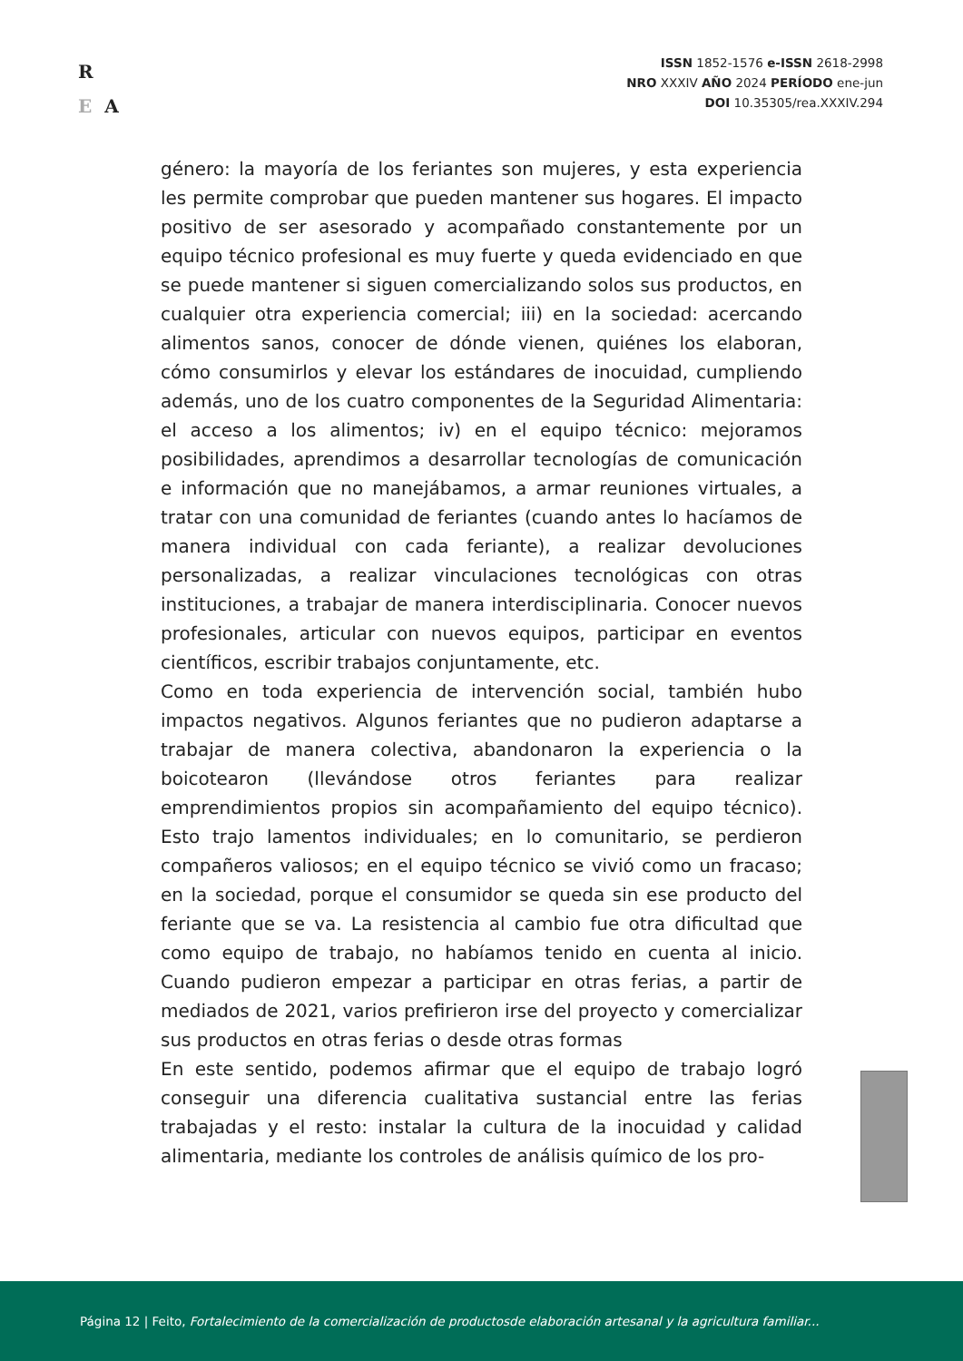R
E A
ISSN 1852-1576 e-ISSN 2618-2998
NRO XXXIV AÑO 2024 PERÍODO ene-jun
DOI 10.35305/rea.XXXIV.294
género: la mayoría de los feriantes son mujeres, y esta experiencia les permite comprobar que pueden mantener sus hogares. El impacto positivo de ser asesorado y acompañado constantemente por un equipo técnico profesional es muy fuerte y queda evidenciado en que se puede mantener si siguen comercializando solos sus productos, en cualquier otra experiencia comercial; iii) en la sociedad: acercando alimentos sanos, conocer de dónde vienen, quiénes los elaboran, cómo consumirlos y elevar los estándares de inocuidad, cumpliendo además, uno de los cuatro componentes de la Seguridad Alimentaria: el acceso a los alimentos; iv) en el equipo técnico: mejoramos posibilidades, aprendimos a desarrollar tecnologías de comunicación e información que no manejábamos, a armar reuniones virtuales, a tratar con una comunidad de feriantes (cuando antes lo hacíamos de manera individual con cada feriante), a realizar devoluciones personalizadas, a realizar vinculaciones tecnológicas con otras instituciones, a trabajar de manera interdisciplinaria. Conocer nuevos profesionales, articular con nuevos equipos, participar en eventos científicos, escribir trabajos conjuntamente, etc.
Como en toda experiencia de intervención social, también hubo impactos negativos. Algunos feriantes que no pudieron adaptarse a trabajar de manera colectiva, abandonaron la experiencia o la boicotearon (llevándose otros feriantes para realizar emprendimientos propios sin acompañamiento del equipo técnico). Esto trajo lamentos individuales; en lo comunitario, se perdieron compañeros valiosos; en el equipo técnico se vivió como un fracaso; en la sociedad, porque el consumidor se queda sin ese producto del feriante que se va. La resistencia al cambio fue otra dificultad que como equipo de trabajo, no habíamos tenido en cuenta al inicio. Cuando pudieron empezar a participar en otras ferias, a partir de mediados de 2021, varios prefirieron irse del proyecto y comercializar sus productos en otras ferias o desde otras formas
En este sentido, podemos afirmar que el equipo de trabajo logró conseguir una diferencia cualitativa sustancial entre las ferias trabajadas y el resto: instalar la cultura de la inocuidad y calidad alimentaria, mediante los controles de análisis químico de los pro-
Página 12 | Feito, Fortalecimiento de la comercialización de productosde elaboración artesanal y la agricultura familiar...